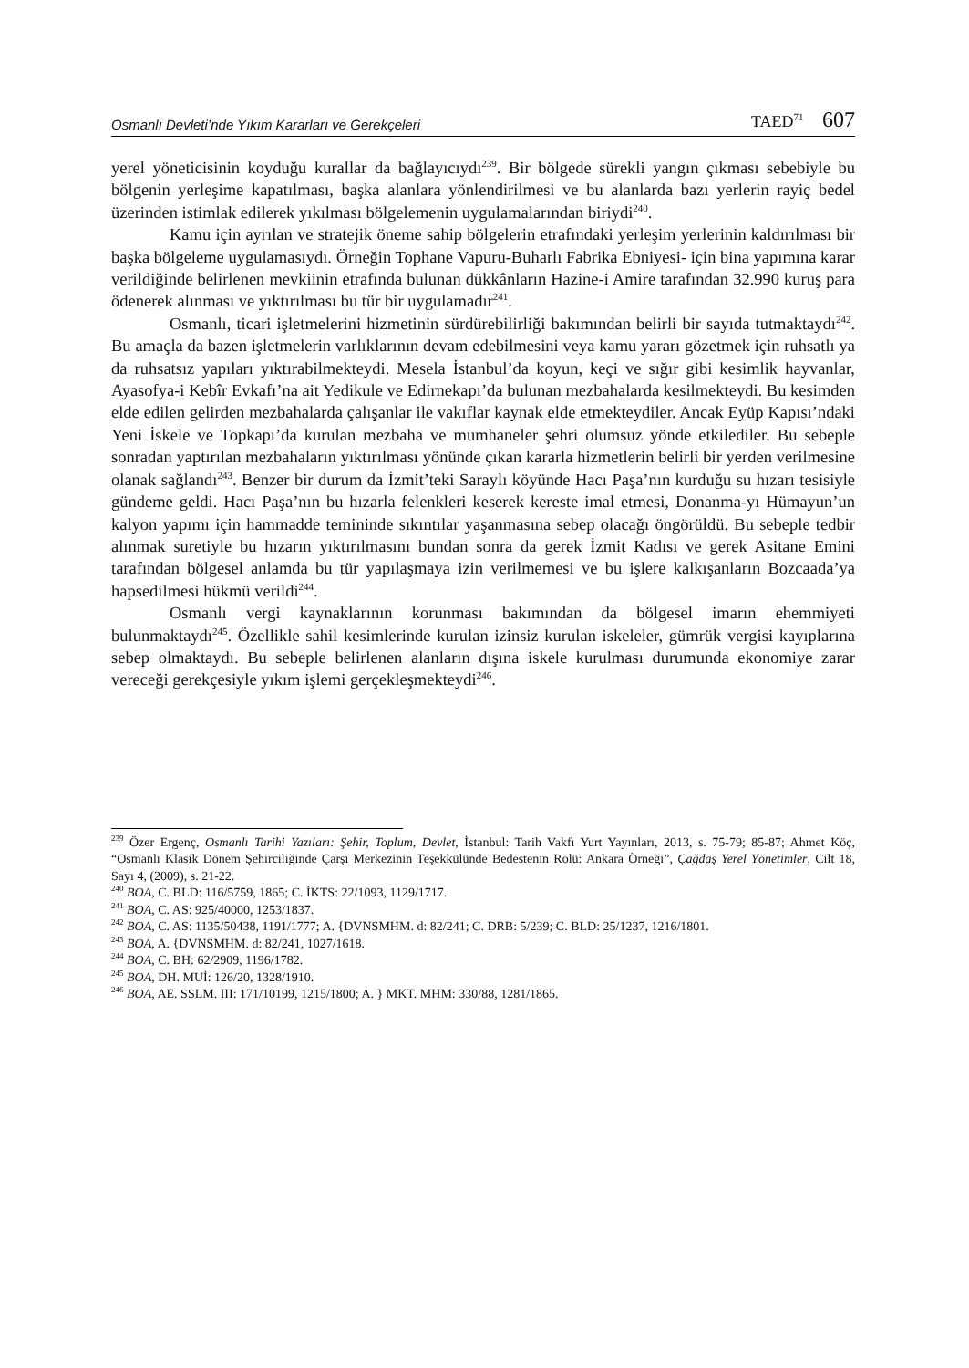Osmanlı Devleti’nde Yıkım Kararları ve Gerekçeleri TAED<sup>71</sup> 607
yerel yöneticisinin koyduğu kurallar da bağlayıcıydı<sup>239</sup>. Bir bölgede sürekli yangın çıkması sebebiyle bu bölgenin yerleşime kapatılması, başka alanlara yönlendirilmesi ve bu alanlarda bazı yerlerin rayiç bedel üzerinden istimlak edilerek yıkılması bölgelemenin uygulamalarından biriydi<sup>240</sup>.
Kamu için ayrılan ve stratejik öneme sahip bölgelerin etrafındaki yerleşim yerlerinin kaldırılması bir başka bölgeleme uygulamasıydı. Örneğin Tophane Vapuru-Buharlı Fabrika Ebniyesi- için bina yapımına karar verildiğinde belirlenen mevkiinin etrafında bulunan dükkânların Hazine-i Amire tarafından 32.990 kuruş para ödenerek alınması ve yıktırılması bu tür bir uygulamadır<sup>241</sup>.
Osmanlı, ticari işletmelerini hizmetinin sürdürebilirliği bakımından belirli bir sayıda tutmaktaydı<sup>242</sup>. Bu amaçla da bazen işletmelerin varlıklarının devam edebilmesini veya kamu yararı gözetmek için ruhsatlı ya da ruhsatsız yapıları yıktırabilmekteydi. Mesela İstanbul’da koyun, keçi ve sığır gibi kesimlik hayvanlar, Ayasofya-i Kebîr Evkafı’na ait Yedikule ve Edirnekapı’da bulunan mezbahalarda kesilmekteydi. Bu kesimden elde edilen gelirden mezbahalarda çalışanlar ile vakıflar kaynak elde etmekteydiler. Ancak Eyüp Kapısı’ndaki Yeni İskele ve Topkapı’da kurulan mezbaha ve mumhaneler şehri olumsuz yönde etkilediler. Bu sebeple sonradan yaptırılan mezbahaların yıktırılması yönünde çıkan kararla hizmetlerin belirli bir yerden verilmesine olanak sağlandı<sup>243</sup>. Benzer bir durum da İzmit’teki Saraylı köyünde Hacı Paşa’nın kurduğu su hızarı tesisiyle gündeme geldi. Hacı Paşa’nın bu hızarla felenkleri keserek kereste imal etmesi, Donanma-yı Hümayun’un kalyon yapımı için hammadde temininde sıkıntılar yaşanmasına sebep olacağı öngörüldü. Bu sebeple tedbir alınmak suretiyle bu hızarın yıktırılmasını bundan sonra da gerek İzmit Kadısı ve gerek Asitane Emini tarafından bölgesel anlamda bu tür yapılaşmaya izin verilmemesi ve bu işlere kalkışanların Bozcaada’ya hapsedilmesi hükmü verildi<sup>244</sup>.
Osmanlı vergi kaynaklarının korunması bakımından da bölgesel imarın ehemmiyeti bulunmaktaydı<sup>245</sup>. Özellikle sahil kesimlerinde kurulan izinsiz kurulan iskeleler, gümrük vergisi kayıplarına sebep olmaktaydı. Bu sebeple belirlenen alanların dışına iskele kurulması durumunda ekonomiye zarar vereceği gerekçesiyle yıkım işlemi gerçekleşmekteydi<sup>246</sup>.
<sup>239</sup> Özer Ergenç, Osmanlı Tarihi Yazıları: Şehir, Toplum, Devlet, İstanbul: Tarih Vakfı Yurt Yayınları, 2013, s. 75-79; 85-87; Ahmet Köç, “Osmanlı Klasik Dönem Şehirciliğinde Çarşı Merkezinin Teşekkülünde Bedestenin Rolü: Ankara Örneği”, Çağdaş Yerel Yönetimler, Cilt 18, Sayı 4, (2009), s. 21-22.
<sup>240</sup> BOA, C. BLD: 116/5759, 1865; C. İKTS: 22/1093, 1129/1717.
<sup>241</sup> BOA, C. AS: 925/40000, 1253/1837.
<sup>242</sup> BOA, C. AS: 1135/50438, 1191/1777; A. {DVNSMHM. d: 82/241; C. DRB: 5/239; C. BLD: 25/1237, 1216/1801.
<sup>243</sup> BOA, A. {DVNSMHM. d: 82/241, 1027/1618.
<sup>244</sup> BOA, C. BH: 62/2909, 1196/1782.
<sup>245</sup> BOA, DH. MUİ: 126/20, 1328/1910.
<sup>246</sup> BOA, AE. SSLM. III: 171/10199, 1215/1800; A. } MKT. MHM: 330/88, 1281/1865.